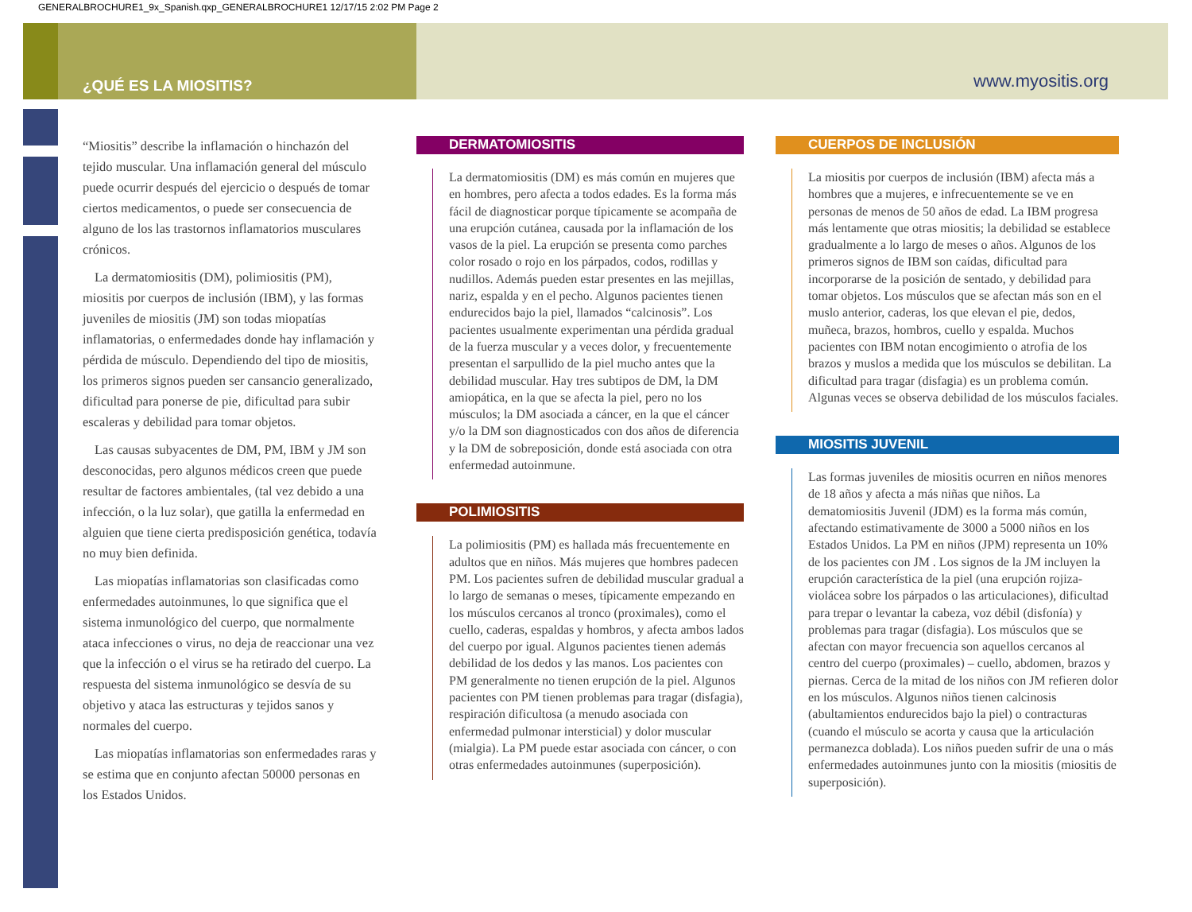GENERALBROCHURE1_9x_Spanish.qxp_GENERALBROCHURE1 12/17/15 2:02 PM Page 2
¿QUÉ ES LA MIOSITIS? www.myositis.org
“Miositis” describe la inflamación o hinchazón del tejido muscular. Una inflamación general del músculo puede ocurrir después del ejercicio o después de tomar ciertos medicamentos, o puede ser consecuencia de alguno de los las trastornos inflamatorios musculares crónicos.
La dermatomiositis (DM), polimiositis (PM), miositis por cuerpos de inclusión (IBM), y las formas juveniles de miositis (JM) son todas miopatías inflamatorias, o enfermedades donde hay inflamación y pérdida de músculo. Dependiendo del tipo de miositis, los primeros signos pueden ser cansancio generalizado, dificultad para ponerse de pie, dificultad para subir escaleras y debilidad para tomar objetos.
Las causas subyacentes de DM, PM, IBM y JM son desconocidas, pero algunos médicos creen que puede resultar de factores ambientales, (tal vez debido a una infección, o la luz solar), que gatilla la enfermedad en alguien que tiene cierta predisposición genética, todavía no muy bien definida.
Las miopatías inflamatorias son clasificadas como enfermedades autoinmunes, lo que significa que el sistema inmunológico del cuerpo, que normalmente ataca infecciones o virus, no deja de reaccionar una vez que la infección o el virus se ha retirado del cuerpo. La respuesta del sistema inmunológico se desvía de su objetivo y ataca las estructuras y tejidos sanos y normales del cuerpo.
Las miopatías inflamatorias son enfermedades raras y se estima que en conjunto afectan 50000 personas en los Estados Unidos.
DERMATOMIOSITIS
La dermatomiositis (DM) es más común en mujeres que en hombres, pero afecta a todos edades. Es la forma más fácil de diagnosticar porque típicamente se acompaña de una erupción cutánea, causada por la inflamación de los vasos de la piel. La erupción se presenta como parches color rosado o rojo en los párpados, codos, rodillas y nudillos. Además pueden estar presentes en las mejillas, nariz, espalda y en el pecho. Algunos pacientes tienen endurecidos bajo la piel, llamados “calcinosis”. Los pacientes usualmente experimentan una pérdida gradual de la fuerza muscular y a veces dolor, y frecuentemente presentan el sarpullido de la piel mucho antes que la debilidad muscular. Hay tres subtipos de DM, la DM amiopática, en la que se afecta la piel, pero no los músculos; la DM asociada a cáncer, en la que el cáncer y/o la DM son diagnosticados con dos años de diferencia y la DM de sobreposición, donde está asociada con otra enfermedad autoinmune.
POLIMIOSITIS
La polimiositis (PM) es hallada más frecuentemente en adultos que en niños. Más mujeres que hombres padecen PM. Los pacientes sufren de debilidad muscular gradual a lo largo de semanas o meses, típicamente empezando en los músculos cercanos al tronco (proximales), como el cuello, caderas, espaldas y hombros, y afecta ambos lados del cuerpo por igual. Algunos pacientes tienen además debilidad de los dedos y las manos. Los pacientes con PM generalmente no tienen erupción de la piel. Algunos pacientes con PM tienen problemas para tragar (disfagia), respiración dificultosa (a menudo asociada con enfermedad pulmonar intersticial) y dolor muscular (mialgia). La PM puede estar asociada con cáncer, o con otras enfermedades autoinmunes (superposición).
CUERPOS DE INCLUSIÓN
La miositis por cuerpos de inclusión (IBM) afecta más a hombres que a mujeres, e infrecuentemente se ve en personas de menos de 50 años de edad. La IBM progresa más lentamente que otras miositis; la debilidad se establece gradualmente a lo largo de meses o años. Algunos de los primeros signos de IBM son caídas, dificultad para incorporarse de la posición de sentado, y debilidad para tomar objetos. Los músculos que se afectan más son en el muslo anterior, caderas, los que elevan el pie, dedos, muñeca, brazos, hombros, cuello y espalda. Muchos pacientes con IBM notan encogimiento o atrofia de los brazos y muslos a medida que los músculos se debilitan. La dificultad para tragar (disfagia) es un problema común. Algunas veces se observa debilidad de los músculos faciales.
MIOSITIS JUVENIL
Las formas juveniles de miositis ocurren en niños menores de 18 años y afecta a más niñas que niños. La dematomiositis Juvenil (JDM) es la forma más común, afectando estimativamente de 3000 a 5000 niños en los Estados Unidos. La PM en niños (JPM) representa un 10% de los pacientes con JM . Los signos de la JM incluyen la erupción característica de la piel (una erupción rojiza-violácea sobre los párpados o las articulaciones), dificultad para trepar o levantar la cabeza, voz débil (disfonía) y problemas para tragar (disfagia). Los músculos que se afectan con mayor frecuencia son aquellos cercanos al centro del cuerpo (proximales) – cuello, abdomen, brazos y piernas. Cerca de la mitad de los niños con JM refieren dolor en los músculos. Algunos niños tienen calcinosis (abultamientos endurecidos bajo la piel) o contracturas (cuando el músculo se acorta y causa que la articulación permanezca doblada). Los niños pueden sufrir de una o más enfermedades autoinmunes junto con la miositis (miositis de superposición).